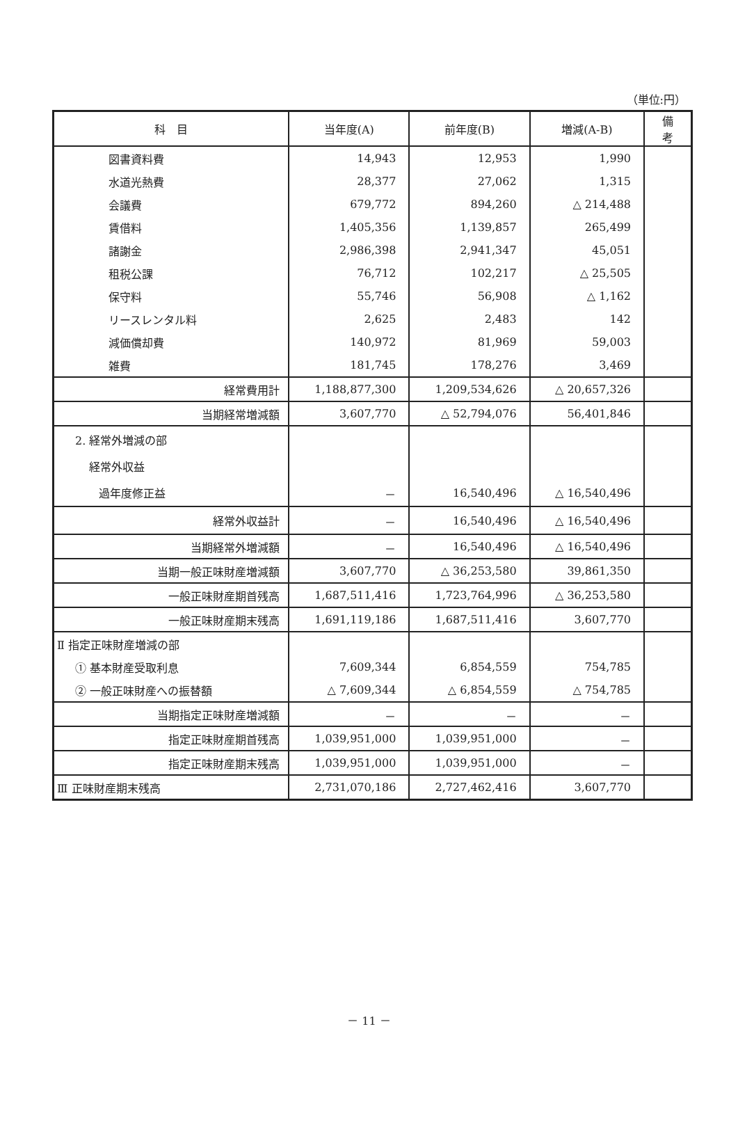（単位:円）
| 科 目 | 当年度(A) | 前年度(B) | 増減(A-B) | 備考 |
| --- | --- | --- | --- | --- |
| 図書資料費 | 14,943 | 12,953 | 1,990 | |
| 水道光熱費 | 28,377 | 27,062 | 1,315 | |
| 会議費 | 679,772 | 894,260 | △ 214,488 | |
| 賃借料 | 1,405,356 | 1,139,857 | 265,499 | |
| 諸謝金 | 2,986,398 | 2,941,347 | 45,051 | |
| 租税公課 | 76,712 | 102,217 | △ 25,505 | |
| 保守料 | 55,746 | 56,908 | △ 1,162 | |
| リースレンタル料 | 2,625 | 2,483 | 142 | |
| 減価償却費 | 140,972 | 81,969 | 59,003 | |
| 雑費 | 181,745 | 178,276 | 3,469 | |
| 経常費用計 | 1,188,877,300 | 1,209,534,626 | △ 20,657,326 | |
| 当期経常増減額 | 3,607,770 | △ 52,794,076 | 56,401,846 | |
| 2. 経常外増減の部 | | | | |
| 経常外収益 | | | | |
| 過年度修正益 | － | 16,540,496 | △ 16,540,496 | |
| 経常外収益計 | － | 16,540,496 | △ 16,540,496 | |
| 当期経常外増減額 | － | 16,540,496 | △ 16,540,496 | |
| 当期一般正味財産増減額 | 3,607,770 | △ 36,253,580 | 39,861,350 | |
| 一般正味財産期首残高 | 1,687,511,416 | 1,723,764,996 | △ 36,253,580 | |
| 一般正味財産期末残高 | 1,691,119,186 | 1,687,511,416 | 3,607,770 | |
| Ⅱ 指定正味財産増減の部 | | | | |
| ① 基本財産受取利息 | 7,609,344 | 6,854,559 | 754,785 | |
| ② 一般正味財産への振替額 | △ 7,609,344 | △ 6,854,559 | △ 754,785 | |
| 当期指定正味財産増減額 | － | － | － | |
| 指定正味財産期首残高 | 1,039,951,000 | 1,039,951,000 | － | |
| 指定正味財産期末残高 | 1,039,951,000 | 1,039,951,000 | － | |
| Ⅲ 正味財産期末残高 | 2,731,070,186 | 2,727,462,416 | 3,607,770 | |
－ 11 －